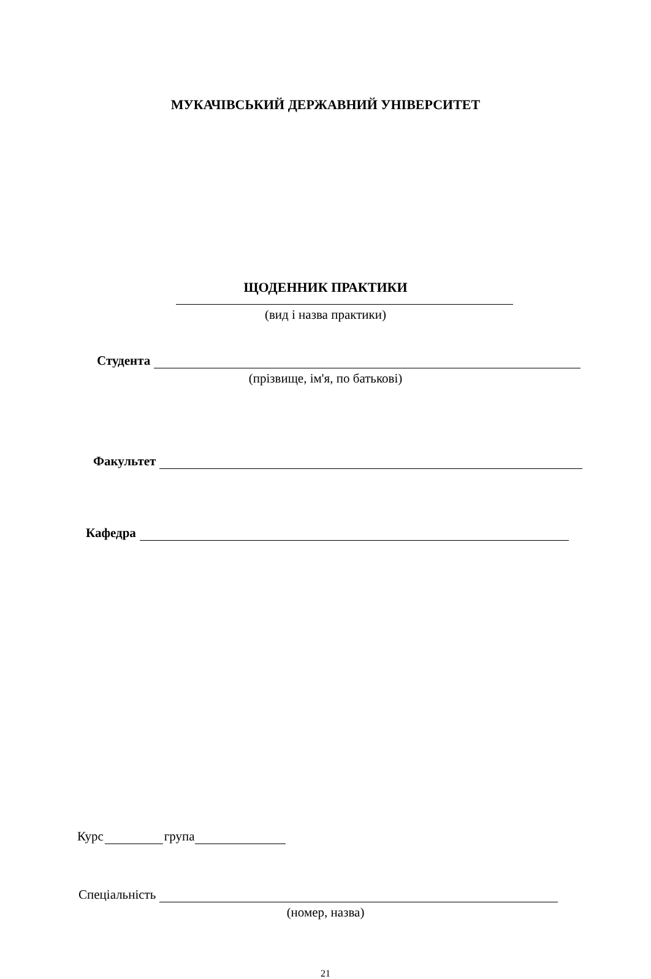МУКАЧІВСЬКИЙ ДЕРЖАВНИЙ УНІВЕРСИТЕТ
ЩОДЕННИК ПРАКТИКИ
(вид і назва практики)
Студента
(прізвище, ім'я, по батькові)
Факультет
Кафедра
Курс
група
Спеціальність
(номер, назва)
21